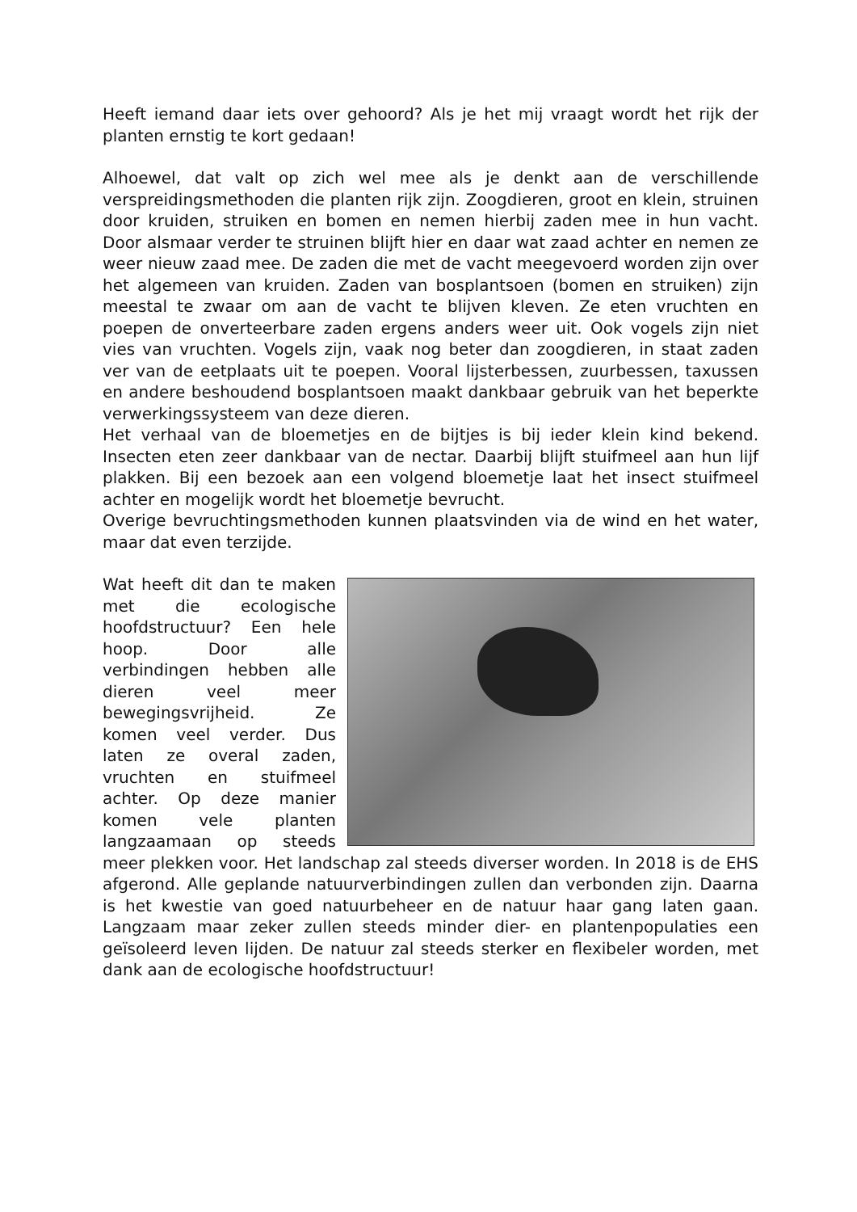Heeft iemand daar iets over gehoord? Als je het mij vraagt wordt het rijk der planten ernstig te kort gedaan!
Alhoewel, dat valt op zich wel mee als je denkt aan de verschillende verspreidingsmethoden die planten rijk zijn. Zoogdieren, groot en klein, struinen door kruiden, struiken en bomen en nemen hierbij zaden mee in hun vacht. Door alsmaar verder te struinen blijft hier en daar wat zaad achter en nemen ze weer nieuw zaad mee. De zaden die met de vacht meegevoerd worden zijn over het algemeen van kruiden. Zaden van bosplantsoen (bomen en struiken) zijn meestal te zwaar om aan de vacht te blijven kleven. Ze eten vruchten en poepen de onverteerbare zaden ergens anders weer uit. Ook vogels zijn niet vies van vruchten. Vogels zijn, vaak nog beter dan zoogdieren, in staat zaden ver van de eetplaats uit te poepen. Vooral lijsterbessen, zuurbessen, taxussen en andere beshoudend bosplantsoen maakt dankbaar gebruik van het beperkte verwerkingssysteem van deze dieren.
Het verhaal van de bloemetjes en de bijtjes is bij ieder klein kind bekend. Insecten eten zeer dankbaar van de nectar. Daarbij blijft stuifmeel aan hun lijf plakken. Bij een bezoek aan een volgend bloemetje laat het insect stuifmeel achter en mogelijk wordt het bloemetje bevrucht.
Overige bevruchtingsmethoden kunnen plaatsvinden via de wind en het water, maar dat even terzijde.
Wat heeft dit dan te maken met die ecologische hoofdstructuur? Een hele hoop. Door alle verbindingen hebben alle dieren veel meer bewegingsvrijheid. Ze komen veel verder. Dus laten ze overal zaden, vruchten en stuifmeel achter. Op deze manier komen vele planten langzaamaan op steeds meer plekken voor. Het landschap zal steeds diverser worden. In 2018 is de EHS afgerond. Alle geplande natuurverbindingen zullen dan verbonden zijn. Daarna is het kwestie van goed natuurbeheer en de natuur haar gang laten gaan. Langzaam maar zeker zullen steeds minder dier- en plantenpopulaties een geïsoleerd leven lijden. De natuur zal steeds sterker en flexibeler worden, met dank aan de ecologische hoofdstructuur!